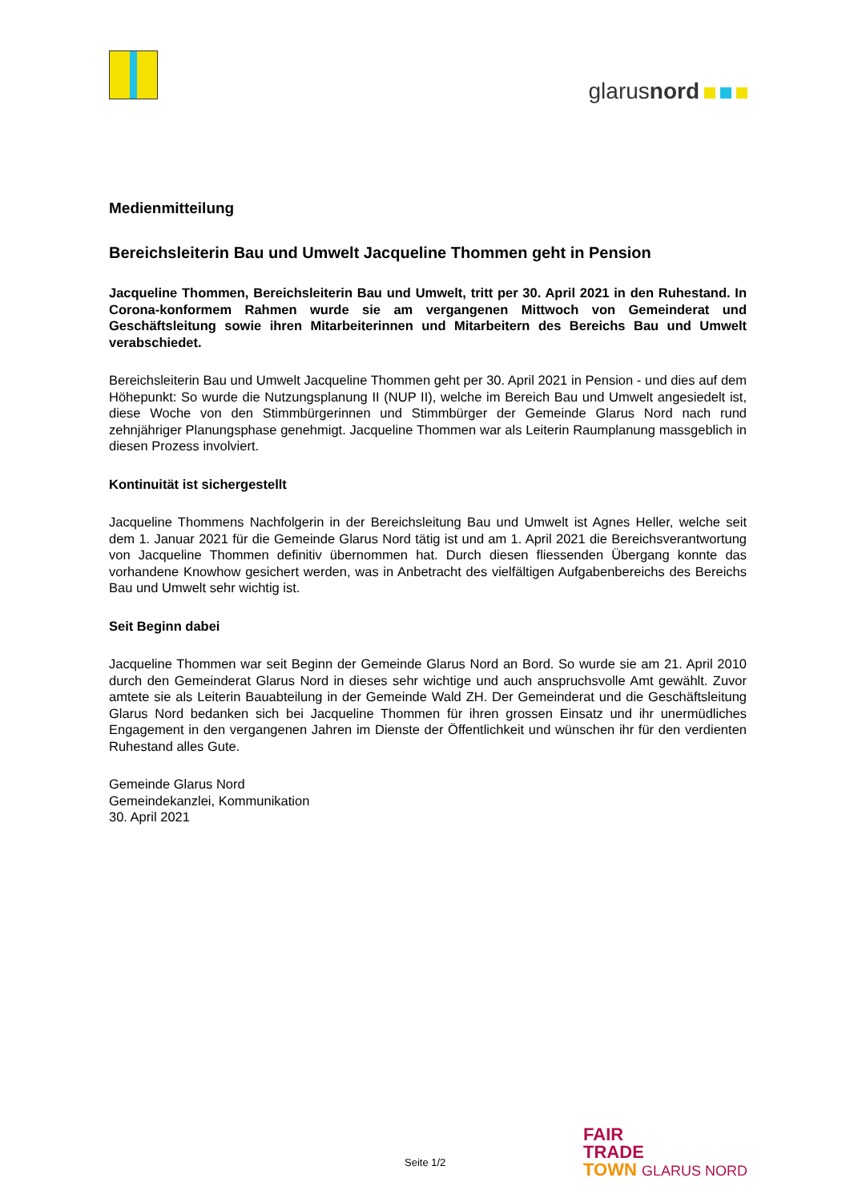glarusnord
Medienmitteilung
Bereichsleiterin Bau und Umwelt Jacqueline Thommen geht in Pension
Jacqueline Thommen, Bereichsleiterin Bau und Umwelt, tritt per 30. April 2021 in den Ruhe­stand. In Corona-konformem Rahmen wurde sie am vergangenen Mittwoch von Gemeinderat und Geschäftsleitung sowie ihren Mitarbeiterinnen und Mitarbeitern des Bereichs Bau und Um­welt verabschiedet.
Bereichsleiterin Bau und Umwelt Jacqueline Thommen geht per 30. April 2021 in Pension - und dies auf dem Höhepunkt: So wurde die Nutzungsplanung II (NUP II), welche im Bereich Bau und Umwelt angesiedelt ist, diese Woche von den Stimmbürgerinnen und Stimmbürger der Gemeinde Glarus Nord nach rund zehnjähriger Planungsphase genehmigt. Jacqueline Thommen war als Leiterin Raumpla­nung massgeblich in diesen Prozess involviert.
Kontinuität ist sichergestellt
Jacqueline Thommens Nachfolgerin in der Bereichsleitung Bau und Umwelt ist Agnes Heller, welche seit dem 1. Januar 2021 für die Gemeinde Glarus Nord tätig ist und am 1. April 2021 die Bereichsver­antwortung von Jacqueline Thommen definitiv übernommen hat. Durch diesen fliessenden Übergang konnte das vorhandene Knowhow gesichert werden, was in Anbetracht des vielfältigen Aufgabenbe­reichs des Bereichs Bau und Umwelt sehr wichtig ist.
Seit Beginn dabei
Jacqueline Thommen war seit Beginn der Gemeinde Glarus Nord an Bord. So wurde sie am 21. April 2010 durch den Gemeinderat Glarus Nord in dieses sehr wichtige und auch anspruchsvolle Amt ge­wählt. Zuvor amtete sie als Leiterin Bauabteilung in der Gemeinde Wald ZH. Der Gemeinderat und die Geschäftsleitung Glarus Nord bedanken sich bei Jacqueline Thommen für ihren grossen Einsatz und ihr unermüdliches Engagement in den vergangenen Jahren im Dienste der Öffentlichkeit und wün­schen ihr für den verdienten Ruhestand alles Gute.
Gemeinde Glarus Nord
Gemeindekanzlei, Kommunikation
30. April 2021
Seite 1/2
FAIR
TRADE
TOWN GLARUS NORD